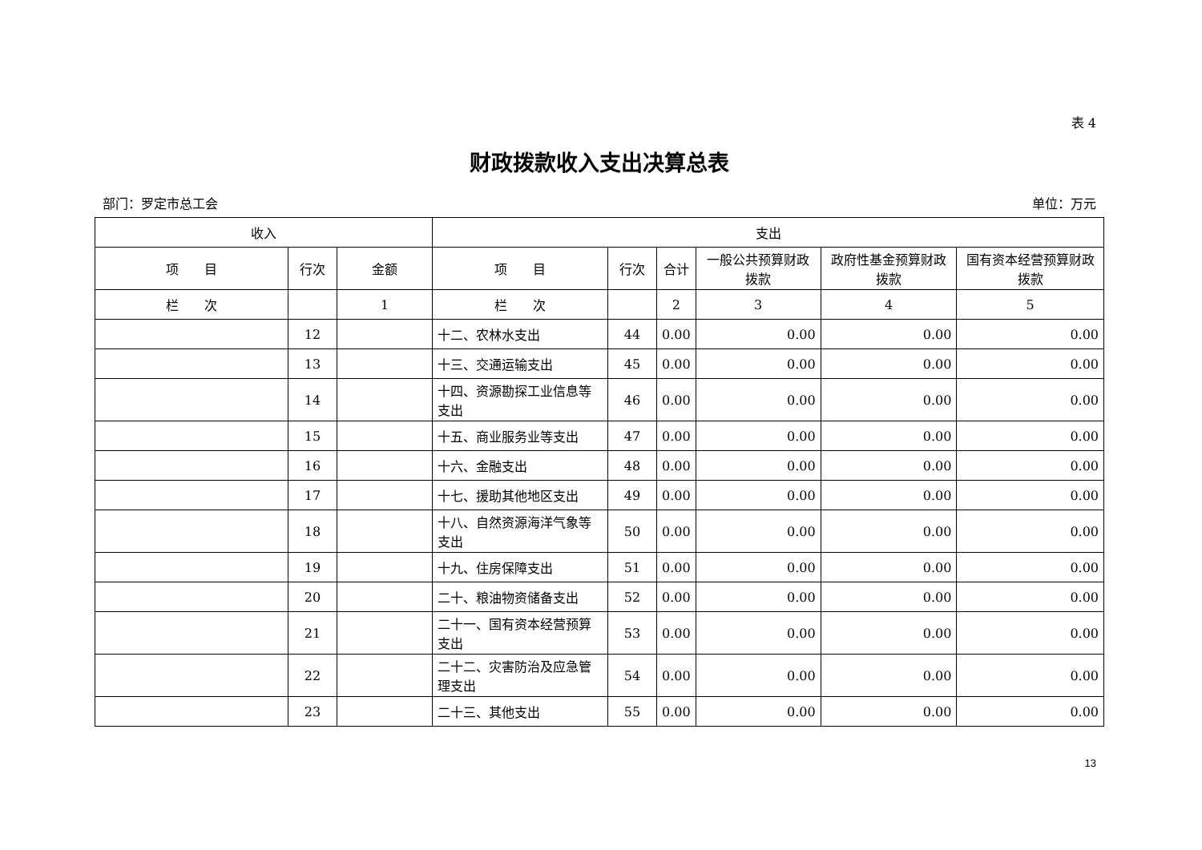表 4
财政拨款收入支出决算总表
部门：罗定市总工会 单位：万元
| 收入 | | | 支出 | | | | | |
| --- | --- | --- | --- | --- | --- | --- | --- | --- |
| 项 目 | 行次 | 金额 | 项 目 | 行次 | 合计 | 一般公共预算财政拨款 | 政府性基金预算财政拨款 | 国有资本经营预算财政拨款 |
| 栏 次 | | 1 | 栏 次 | | 2 | 3 | 4 | 5 |
| | 12 | | 十二、农林水支出 | 44 | 0.00 | 0.00 | 0.00 | 0.00 |
| | 13 | | 十三、交通运输支出 | 45 | 0.00 | 0.00 | 0.00 | 0.00 |
| | 14 | | 十四、资源勘探工业信息等支出 | 46 | 0.00 | 0.00 | 0.00 | 0.00 |
| | 15 | | 十五、商业服务业等支出 | 47 | 0.00 | 0.00 | 0.00 | 0.00 |
| | 16 | | 十六、金融支出 | 48 | 0.00 | 0.00 | 0.00 | 0.00 |
| | 17 | | 十七、援助其他地区支出 | 49 | 0.00 | 0.00 | 0.00 | 0.00 |
| | 18 | | 十八、自然资源海洋气象等支出 | 50 | 0.00 | 0.00 | 0.00 | 0.00 |
| | 19 | | 十九、住房保障支出 | 51 | 0.00 | 0.00 | 0.00 | 0.00 |
| | 20 | | 二十、粮油物资储备支出 | 52 | 0.00 | 0.00 | 0.00 | 0.00 |
| | 21 | | 二十一、国有资本经营预算支出 | 53 | 0.00 | 0.00 | 0.00 | 0.00 |
| | 22 | | 二十二、灾害防治及应急管理支出 | 54 | 0.00 | 0.00 | 0.00 | 0.00 |
| | 23 | | 二十三、其他支出 | 55 | 0.00 | 0.00 | 0.00 | 0.00 |
13